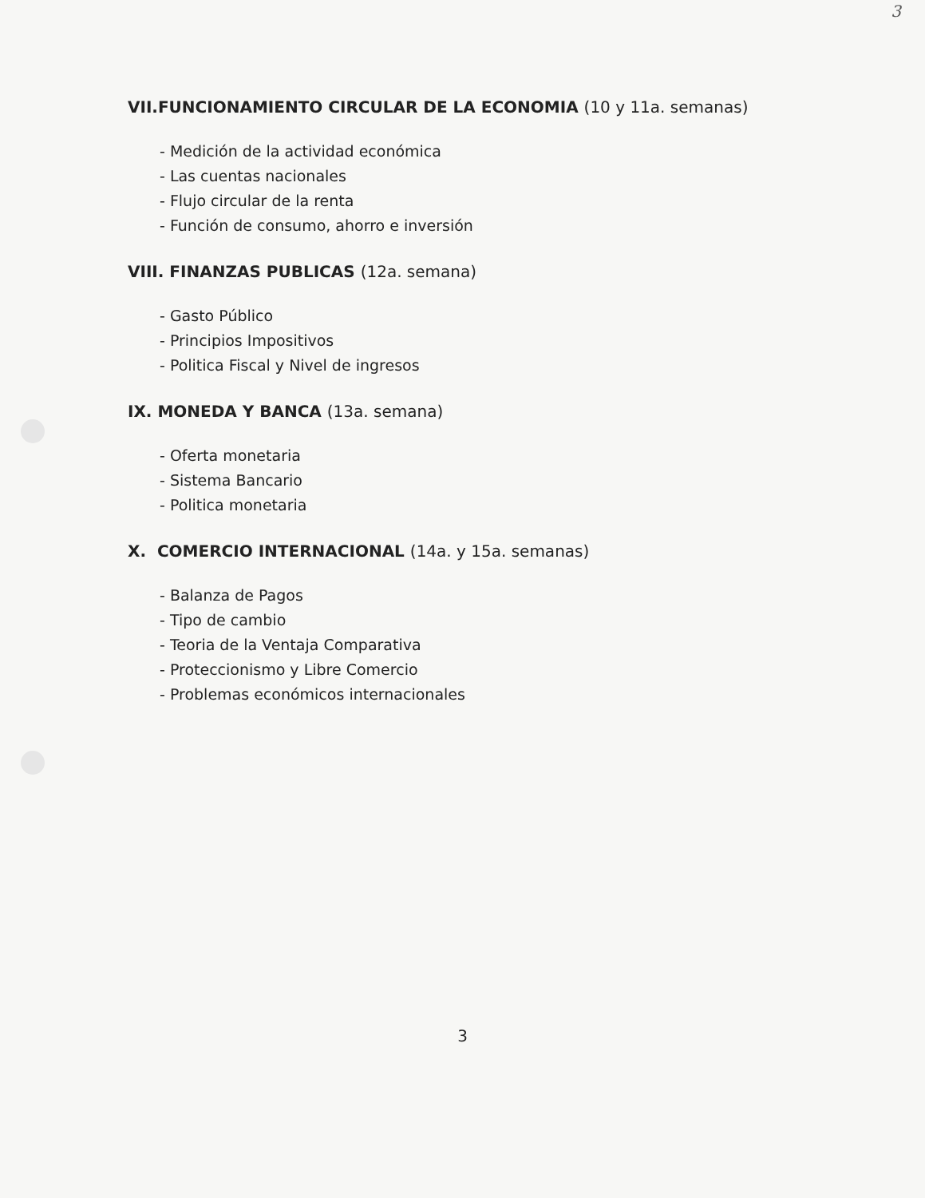3
VII.FUNCIONAMIENTO CIRCULAR DE LA ECONOMIA (10 y 11a. semanas)
- Medición de la actividad económica
- Las cuentas nacionales
- Flujo circular de la renta
- Función de consumo, ahorro e inversión
VIII. FINANZAS PUBLICAS (12a. semana)
- Gasto Público
- Principios Impositivos
- Politica Fiscal y Nivel de ingresos
IX. MONEDA Y BANCA (13a. semana)
- Oferta monetaria
- Sistema Bancario
- Politica monetaria
X. COMERCIO INTERNACIONAL (14a. y 15a. semanas)
- Balanza de Pagos
- Tipo de cambio
- Teoria de la Ventaja Comparativa
- Proteccionismo y Libre Comercio
- Problemas económicos internacionales
3